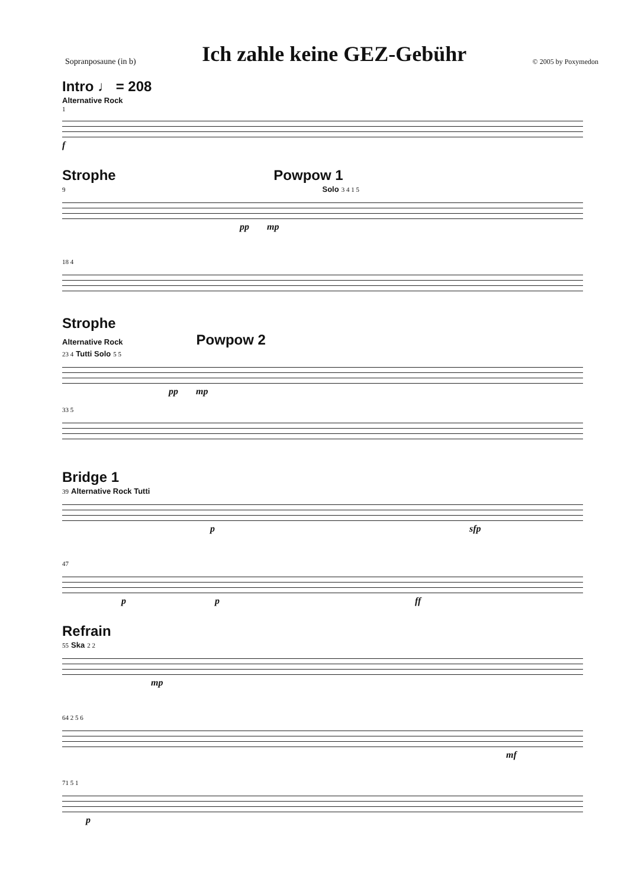Sopranposaune (in b)
Ich zahle keine GEZ-Gebühr
© 2005 by Poxymedon
Intro ♩ = 208
Alternative Rock
1
f
Strophe Powpow 1
9 Solo 3 4 1 5
pp mp
18 4
Strophe
Alternative Rock Powpow 2
23 4 Tutti Solo 5 5
pp mp
33 5
Bridge 1
39 Alternative Rock Tutti
psfp
47
pp ff
Refrain
55 Ska 2 2
mp
64 2 5 6
mf
71 5 1
p